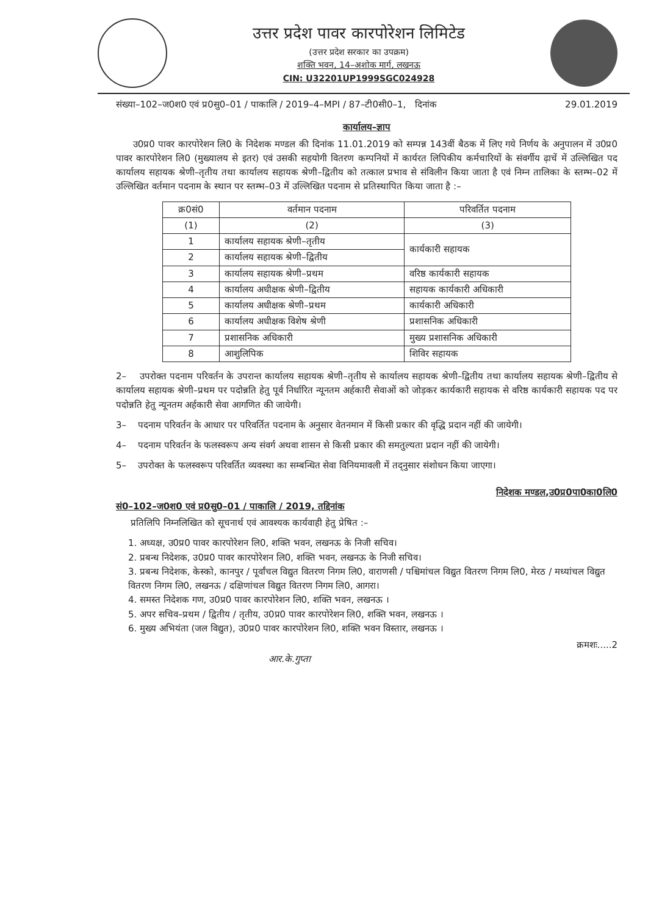उत्तर प्रदेश पावर कारपोरेशन लिमिटेड
(उत्तर प्रदेश सरकार का उपक्रम)
शक्ति भवन, 14–अशोक मार्ग, लखनऊ
CIN: U32201UP1999SGC024928
संख्या–102–ज0श0 एवं प्र0सु0–01 / पाकालि / 2019–4–MPI / 87–टी0सी0–1, दिनांक 29.01.2019
कार्यालय–ज्ञाप
उ0प्र0 पावर कारपोरेशन लि0 के निदेशक मण्डल की दिनांक 11.01.2019 को सम्पन्न 143वीं बैठक में लिए गये निर्णय के अनुपालन में उ0प्र0 पावर कारपोरेशन लि0 (मुख्यालय से इतर) एवं उसकी सहयोगी वितरण कम्पनियों में कार्यरत लिपिकीय कर्मचारियों के संवर्गीय ढ़ाचें में उल्लिखित पद कार्यालय सहायक श्रेणी–तृतीय तथा कार्यालय सहायक श्रेणी–द्वितीय को तत्काल प्रभाव से संविलीन किया जाता है एवं निम्न तालिका के स्तम्भ–02 में उल्लिखित वर्तमान पदनाम के स्थान पर स्तम्भ–03 में उल्लिखित पदनाम से प्रतिस्थापित किया जाता है :–
| क्र0सं0 | वर्तमान पदनाम | परिवर्तित पदनाम |
| --- | --- | --- |
| (1) | (2) | (3) |
| 1 | कार्यालय सहायक श्रेणी–तृतीय | कार्यकारी सहायक |
| 2 | कार्यालय सहायक श्रेणी–द्वितीय | |
| 3 | कार्यालय सहायक श्रेणी–प्रथम | वरिष्ठ कार्यकारी सहायक |
| 4 | कार्यालय अधीक्षक श्रेणी–द्वितीय | सहायक कार्यकारी अधिकारी |
| 5 | कार्यालय अधीक्षक श्रेणी–प्रथम | कार्यकारी अधिकारी |
| 6 | कार्यालय अधीक्षक विशेष श्रेणी | प्रशासनिक अधिकारी |
| 7 | प्रशासनिक अधिकारी | मुख्य प्रशासनिक अधिकारी |
| 8 | आशुलिपिक | शिविर सहायक |
2– उपरोक्त पदनाम परिवर्तन के उपरान्त कार्यालय सहायक श्रेणी–तृतीय से कार्यालय सहायक श्रेणी–द्वितीय तथा कार्यालय सहायक श्रेणी–द्वितीय से कार्यालय सहायक श्रेणी–प्रथम पर पदोन्नति हेतु पूर्व निर्धारित न्यूनतम अर्हकारी सेवाओं को जोड़कर कार्यकारी सहायक से वरिष्ठ कार्यकारी सहायक पद पर पदोन्नति हेतु न्यूनतम अर्हकारी सेवा आगणित की जायेगी।
3– पदनाम परिवर्तन के आधार पर परिवर्तित पदनाम के अनुसार वेतनमान में किसी प्रकार की वृद्धि प्रदान नहीं की जायेगी।
4– पदनाम परिवर्तन के फलस्वरूप अन्य संवर्ग अथवा शासन से किसी प्रकार की समतुल्यता प्रदान नहीं की जायेगी।
5– उपरोक्त के फलस्वरूप परिवर्तित व्यवस्था का सम्बन्धित सेवा विनियमावली में तद्नुसार संशोधन किया जाएगा।
निदेशक मण्डल,उ0प्र0पा0का0लि0
सं0–102–ज0श0 एवं प्र0सु0–01 / पाकालि / 2019, तद्दिनांक
प्रतिलिपि निम्नलिखित को सूचनार्थ एवं आवश्यक कार्यवाही हेतु प्रेषित :–
1. अध्यक्ष, उ0प्र0 पावर कारपोरेशन लि0, शक्ति भवन, लखनऊ के निजी सचिव।
2. प्रबन्ध निदेशक, उ0प्र0 पावर कारपोरेशन लि0, शक्ति भवन, लखनऊ के निजी सचिव।
3. प्रबन्ध निदेशक, केस्को, कानपुर / पूर्वांचल विद्युत वितरण निगम लि0, वाराणसी / पश्चिमांचल विद्युत वितरण निगम लि0, मेरठ / मध्यांचल विद्युत वितरण निगम लि0, लखनऊ / दक्षिणांचल विद्युत वितरण निगम लि0, आगरा।
4. समस्त निदेशक गण, उ0प्र0 पावर कारपोरेशन लि0, शक्ति भवन, लखनऊ ।
5. अपर सचिव–प्रथम / द्वितीय / तृतीय, उ0प्र0 पावर कारपोरेशन लि0, शक्ति भवन, लखनऊ ।
6. मुख्य अभियंता (जल विद्युत), उ0प्र0 पावर कारपोरेशन लि0, शक्ति भवन विस्तार, लखनऊ ।
क्रमशः.....2
आर.के.गुप्ता